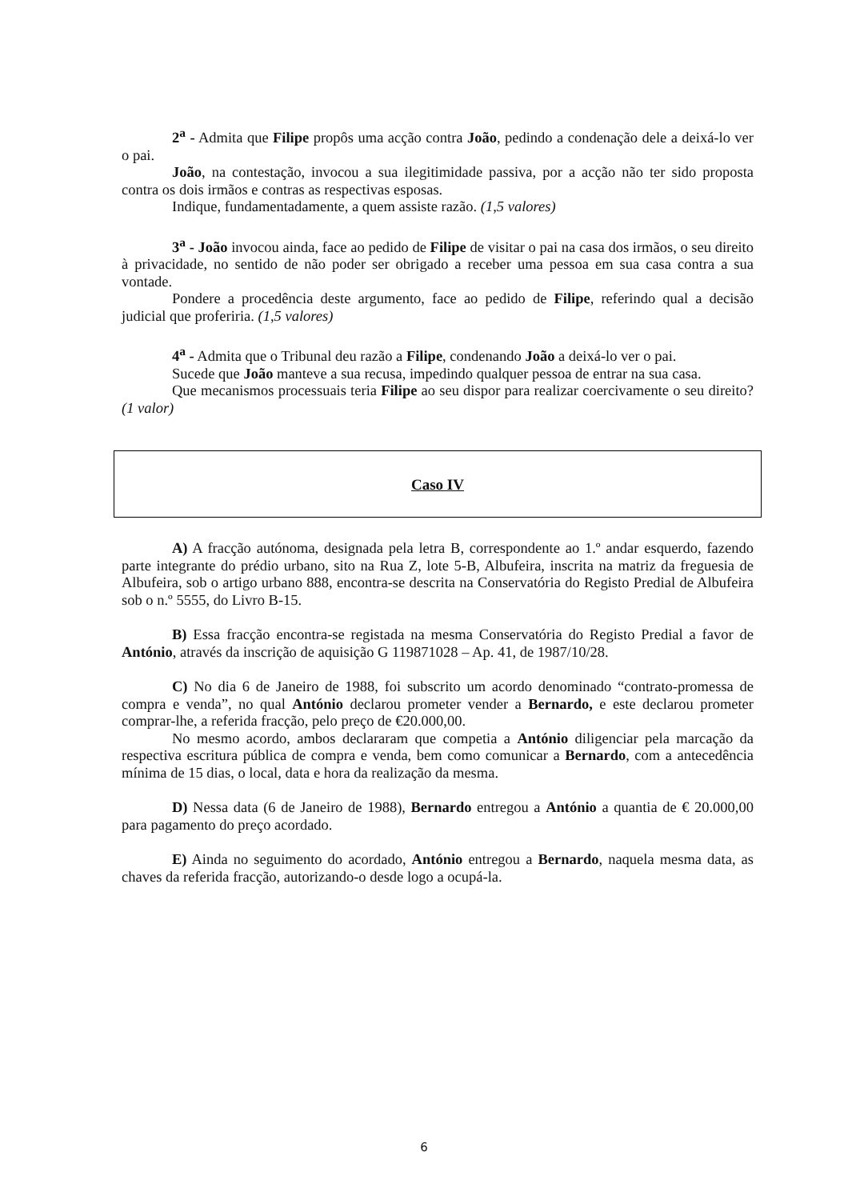2<sup>a</sup> - Admita que Filipe propôs uma acção contra João, pedindo a condenação dele a deixá-lo ver o pai.
João, na contestação, invocou a sua ilegitimidade passiva, por a acção não ter sido proposta contra os dois irmãos e contras as respectivas esposas.
Indique, fundamentadamente, a quem assiste razão. (1,5 valores)
3<sup>a</sup> - João invocou ainda, face ao pedido de Filipe de visitar o pai na casa dos irmãos, o seu direito à privacidade, no sentido de não poder ser obrigado a receber uma pessoa em sua casa contra a sua vontade.
Pondere a procedência deste argumento, face ao pedido de Filipe, referindo qual a decisão judicial que proferiria. (1,5 valores)
4<sup>a</sup> - Admita que o Tribunal deu razão a Filipe, condenando João a deixá-lo ver o pai.
Sucede que João manteve a sua recusa, impedindo qualquer pessoa de entrar na sua casa.
Que mecanismos processuais teria Filipe ao seu dispor para realizar coercivamente o seu direito? (1 valor)
Caso IV
A) A fracção autónoma, designada pela letra B, correspondente ao 1.º andar esquerdo, fazendo parte integrante do prédio urbano, sito na Rua Z, lote 5-B, Albufeira, inscrita na matriz da freguesia de Albufeira, sob o artigo urbano 888, encontra-se descrita na Conservatória do Registo Predial de Albufeira sob o n.º 5555, do Livro B-15.
B) Essa fracção encontra-se registada na mesma Conservatória do Registo Predial a favor de António, através da inscrição de aquisição G 119871028 – Ap. 41, de 1987/10/28.
C) No dia 6 de Janeiro de 1988, foi subscrito um acordo denominado “contrato-promessa de compra e venda”, no qual António declarou prometer vender a Bernardo, e este declarou prometer comprar-lhe, a referida fracção, pelo preço de €20.000,00.
No mesmo acordo, ambos declararam que competia a António diligenciar pela marcação da respectiva escritura pública de compra e venda, bem como comunicar a Bernardo, com a antecedência mínima de 15 dias, o local, data e hora da realização da mesma.
D) Nessa data (6 de Janeiro de 1988), Bernardo entregou a António a quantia de € 20.000,00 para pagamento do preço acordado.
E) Ainda no seguimento do acordado, António entregou a Bernardo, naquela mesma data, as chaves da referida fracção, autorizando-o desde logo a ocupá-la.
6